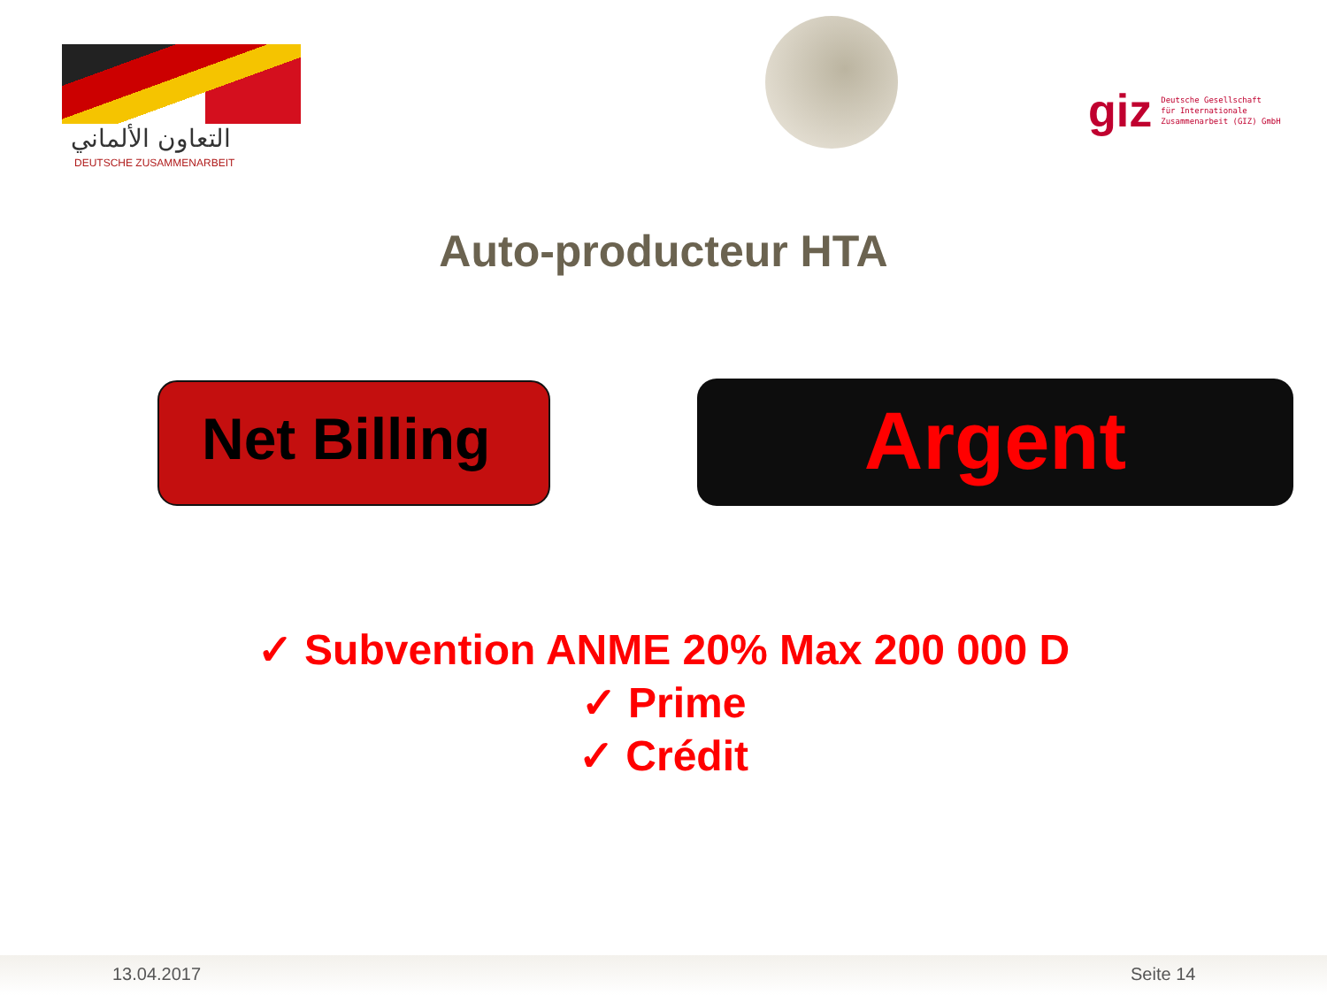التعاون الألماني
DEUTSCHE ZUSAMMENARBEIT
giz Deutsche Gesellschaft
für Internationale
Zusammenarbeit (GIZ) GmbH
Auto-producteur HTA
Net Billing Argent
✓ Subvention ANME 20% Max 200 000 D
✓ Prime
✓ Crédit
13.04.2017 Seite 14